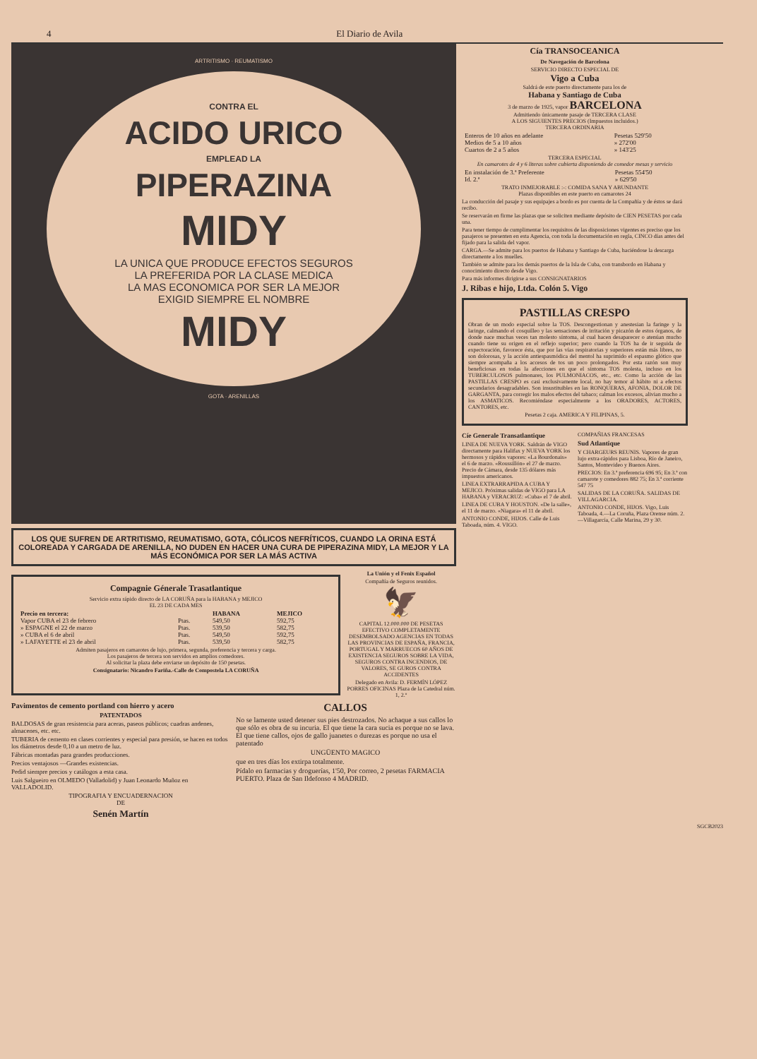4 El Diario de Avila
ARTRITISMO · REUMATISMO
CONTRA EL
ACIDO URICO
EMPLEAD LA
PIPERAZINA
MIDY
LA UNICA QUE PRODUCE EFECTOS SEGUROS
LA PREFERIDA POR LA CLASE MEDICA
LA MAS ECONOMICA POR SER LA MEJOR
EXIGID SIEMPRE EL NOMBRE
MIDY
GOTA · ARENILLAS
LOS QUE SUFREN DE ARTRITISMO, REUMATISMO, GOTA, CÓLICOS NEFRÍTICOS, CUANDO LA ORINA ESTÁ COLOREADA Y CARGADA DE ARENILLA, NO DUDEN EN HACER UNA CURA DE PIPERAZINA MIDY, LA MEJOR Y LA MÁS ECONÓMICA POR SER LA MÁS ACTIVA
Compagnie Génerale Trasatlantique
Servicio extra rápido directo de LA CORUÑA para la HABANA y MEJICO
EL 23 DE CADA MES
| Precio en tercera: | | HABANA | MEJICO |
| --- | --- | --- | --- |
| Vapor CUBA el 23 de febrero | Ptas. | 549,50 | 592,75 |
| » ESPAGNE el 22 de marzo | Ptas. | 539,50 | 582,75 |
| » CUBA el 6 de abril | Ptas. | 549,50 | 592,75 |
| » LAFAYETTE el 23 de abril | Ptas. | 539,50 | 582,75 |
Admiten pasajeros en camarotes de lujo, primera, segunda, preferencia y tercera y carga.
Los pasajeros de tercera son servidos en amplios comedores.
Al solicitar la plaza debe enviarse un depósito de 150 pesetas.
Consignatario: Nicandro Fariña.-Calle de Compostela LA CORUÑA
La Unión y el Fenix Español
Compañía de Seguros reunidos.
🦅
CAPITAL 12.000.000 DE PESETAS EFECTIVO COMPLETAMENTE DESEMBOLSADO AGENCIAS EN TODAS LAS PROVINCIAS DE ESPAÑA, FRANCIA, PORTUGAL Y MARRUECOS 60 AÑOS DE EXISTENCIA SEGUROS SOBRE LA VIDA, SEGUROS CONTRA INCENDIOS, DE VALORES, SE GUROS CONTRA ACCIDENTES
Delegado en Avila: D. FERMÍN LÓPEZ PORRES OFICINAS Plaza de la Catedral núm. 1, 2.º
Pavimentos de cemento portland con hierro y acero
PATENTADOS
BALDOSAS de gran resistencia para aceras, paseos públicos; cuadras andenes, almacenes, etc. etc.
TUBERIA de cemento en clases corrientes y especial para presión, se hacen en todos los diámetros desde 0,10 a un metro de luz.
Fábricas montadas para grandes producciones.
Precios ventajosos —Grandes existencias.
Pedid siempre precios y catálogos a esta casa.
Luis Salgueiro en OLMEDO (Valladolid) y Juan Leonardo Muñoz en VALLADOLID.
TIPOGRAFIA Y ENCUADERNACION
DE
Senén Martín
CALLOS
No se lamente usted detener sus pies destrozados. No achaque a sus callos lo que sólo es obra de su incuria. El que tiene la cara sucia es porque no se lava. El que tiene callos, ojos de gallo juanetes o durezas es porque no usa el patentado
UNGÜENTO MAGICO
que en tres días los extirpa totalmente.
Pídalo en farmacias y droguerías, 1'50, Por correo, 2 pesetas FARMACIA PUERTO. Plaza de San Ildefonso 4 MADRID.
Cía TRANSOCEANICA
De Navegación de Barcelona
SERVICIO DIRECTO ESPECIAL DE
Vigo a Cuba
Saldrá de este puerto directamente para los de
Habana y Santiago de Cuba
3 de marzo de 1925, vapor BARCELONA
Admitiendo únicamente pasaje de TERCERA CLASE
A LOS SIGUIENTES PRECIOS (Impuestos incluidos.)
TERCERA ORDINARIA
| Enteros de 10 años en adelante | Pesetas 529'50 |
| Medios de 5 a 10 años | » 272'00 |
| Cuartos de 2 a 5 años | » 143'25 |
TERCERA ESPECIAL
En camarotes de 4 y 6 literas sobre cubierta disponiendo de comedor mesas y servicio
| En instalación de 3.ª Preferente | Pesetas 554'50 |
| Id. 2.ª | » 629'50 |
TRATO INMEJORABLE :-: COMIDA SANA Y ABUNDANTE
Plazas disponibles en este puerto en camarotes 24
La conducción del pasaje y sus equipajes a bordo es por cuenta de la Compañía y de éstos se dará recibo.
Se reservarán en firme las plazas que se soliciten mediante depósito de CIEN PESETAS por cada una.
Para tener tiempo de cumplimentar los requisitos de las disposiciones vigentes es preciso que los pasajeros se presenten en esta Agencia, con toda la documentación en regla, CINCO días antes del fijado para la salida del vapor.
CARGA.—Se admite para los puertos de Habana y Santiago de Cuba, haciéndose la descarga directamente a los muelles.
También se admite para los demás puertos de la Isla de Cuba, con transbordo en Habana y conocimiento directo desde Vigo.
Para más informes dirigirse a sus CONSIGNATARIOS
J. Ribas e hijo, Ltda. Colón 5. Vigo
PASTILLAS CRESPO
Obran de un modo especial sobre la TOS. Descongestionan y anestesian la faringe y la laringe, calmando el cosquilleo y las sensaciones de irritación y picazón de estos órganos, de donde nace muchas veces tan molesto síntoma, al cual hacen desaparecer o atenúan mucho cuando tiene su origen en el reflejo superior; pero cuando la TOS ha de ir seguida de expectoración, favorece ésta, que por las vías respiratorias y superiores están más libres, no son dolorosas, y la acción antiespasmódica del mentol ha suprimido el espasmo glótico que siempre acompaña a los accesos de tos un poco prolongados. Por esta razón son muy beneficiosas en todas la afecciones en que el síntoma TOS molesta, incluso en los TUBERCULOSOS pulmonares, los PULMONIACOS, etc., etc. Como la acción de las PASTILLAS CRESPO es casi exclusivamente local, no hay temor al hábito ni a efectos secundarios desagradables. Son insustituibles en las RONQUERAS, AFONIA, DOLOR DE GARGANTA, para corregir los malos efectos del tabaco; calman los excesos, alivian mucho a los ASMATICOS. Recomiéndase especialmente a los ORADORES, ACTORES, CANTORES, etc.
Pesetas 2 caja. AMERICA Y FILIPINAS, 5.
Cíe Generale Transatlantique
LINEA DE NUEVA YORK. Saldrán de VIGO directamente para Halifax y NUEVA YORK los hermosos y rápidos vapores: «La Bourdonais» el 6 de marzo. «Roussillón» el 27 de marzo. Precio de Cámara, desde 135 dólares más impuestos americanos.
LINEA EXTRARRAPIDA A CUBA Y MEJICO. Próximas salidas de VIGO para LA HABANA y VERACRUZ: «Cuba» el 7 de abril.
LINEA DE CUBA Y HOUSTON. «De la salle», el 11 de marzo. «Niagara» el 11 de abril.
ANTONIO CONDE, HIJOS. Calle de Luis Taboada, núm. 4. VIGO.
COMPAÑIAS FRANCESAS
Sud Atlantique
Y CHARGEURS REUNIS. Vapores de gran lujo extra-rápidos para Lisboa, Río de Janeiro, Santos, Montevideo y Buenos Aires.
PRECIOS: En 3.ª preferencia 696 95; En 3.ª con camarote y comedores 882 75; En 3.ª corriente 547 75
SALIDAS DE LA CORUÑA. SALIDAS DE VILLAGARCIA.
ANTONIO CONDE, HIJOS. Vigo, Luis Taboada, 4.—La Coruña, Plaza Orense núm. 2.—Villagarcía, Calle Marina, 29 y 30.
SGCB2023